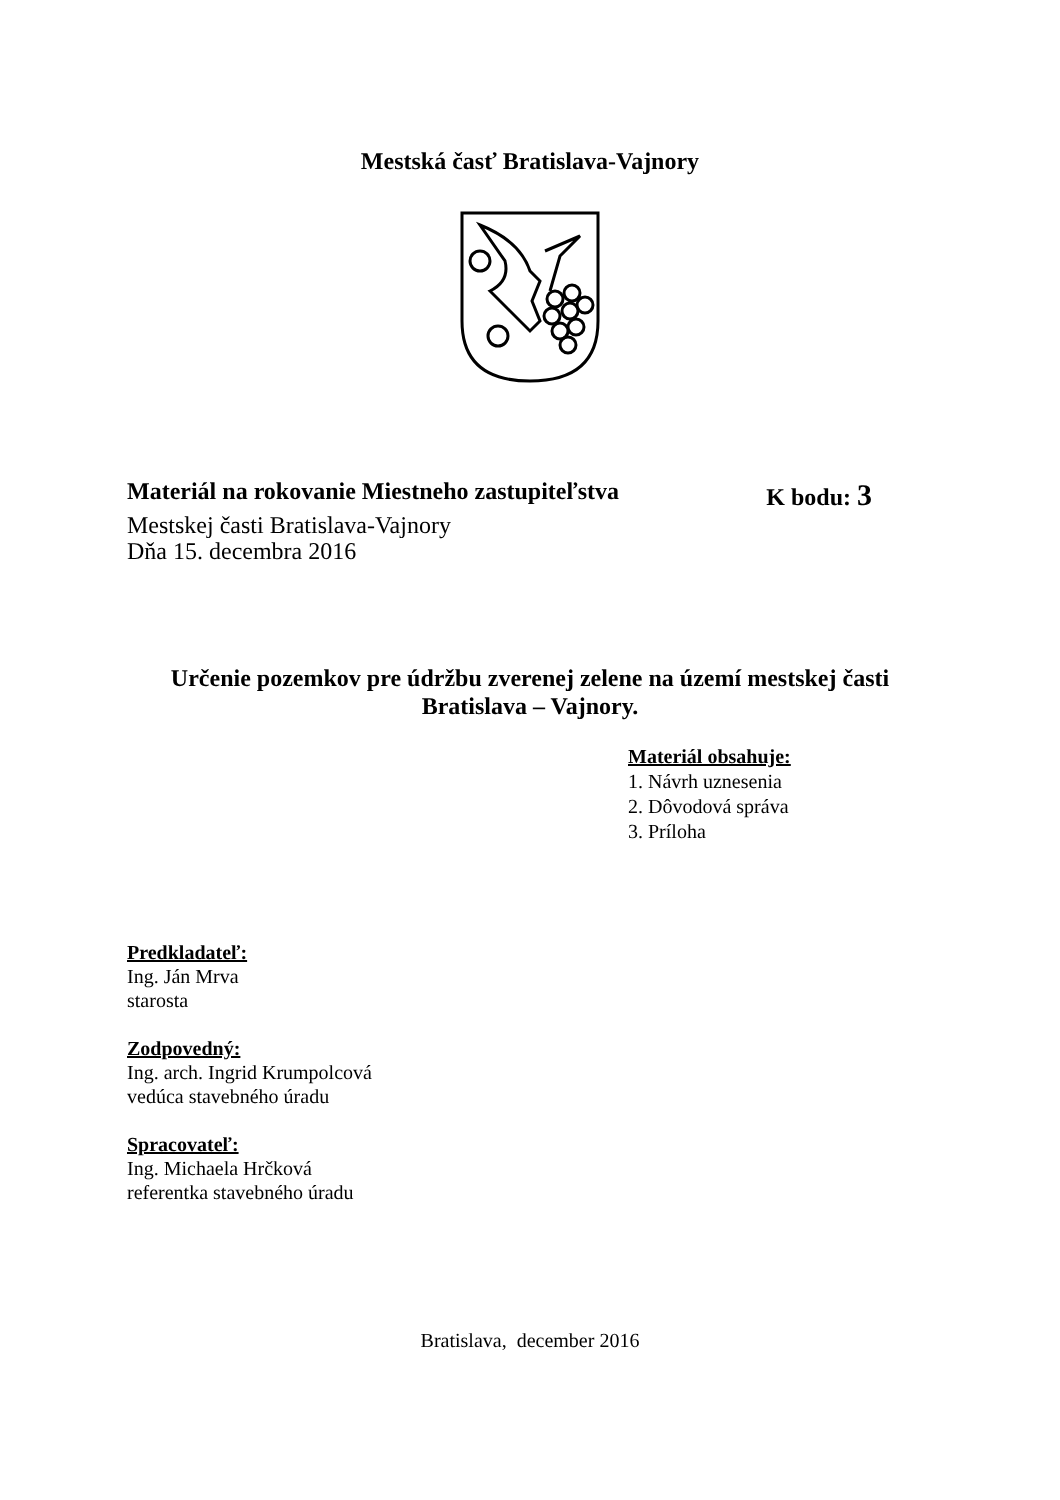Mestská časť Bratislava-Vajnory
Materiál na rokovanie Miestneho zastupiteľstva K bodu: 3
Mestskej časti Bratislava-Vajnory
Dňa 15. decembra 2016
Určenie pozemkov pre údržbu zverenej zelene na území mestskej časti
Bratislava – Vajnory.
Materiál obsahuje:
1. Návrh uznesenia
2. Dôvodová správa
3. Príloha
Predkladateľ:
Ing. Ján Mrva
starosta
Zodpovedný:
Ing. arch. Ingrid Krumpolcová
vedúca stavebného úradu
Spracovateľ:
Ing. Michaela Hrčková
referentka stavebného úradu
Bratislava, december 2016